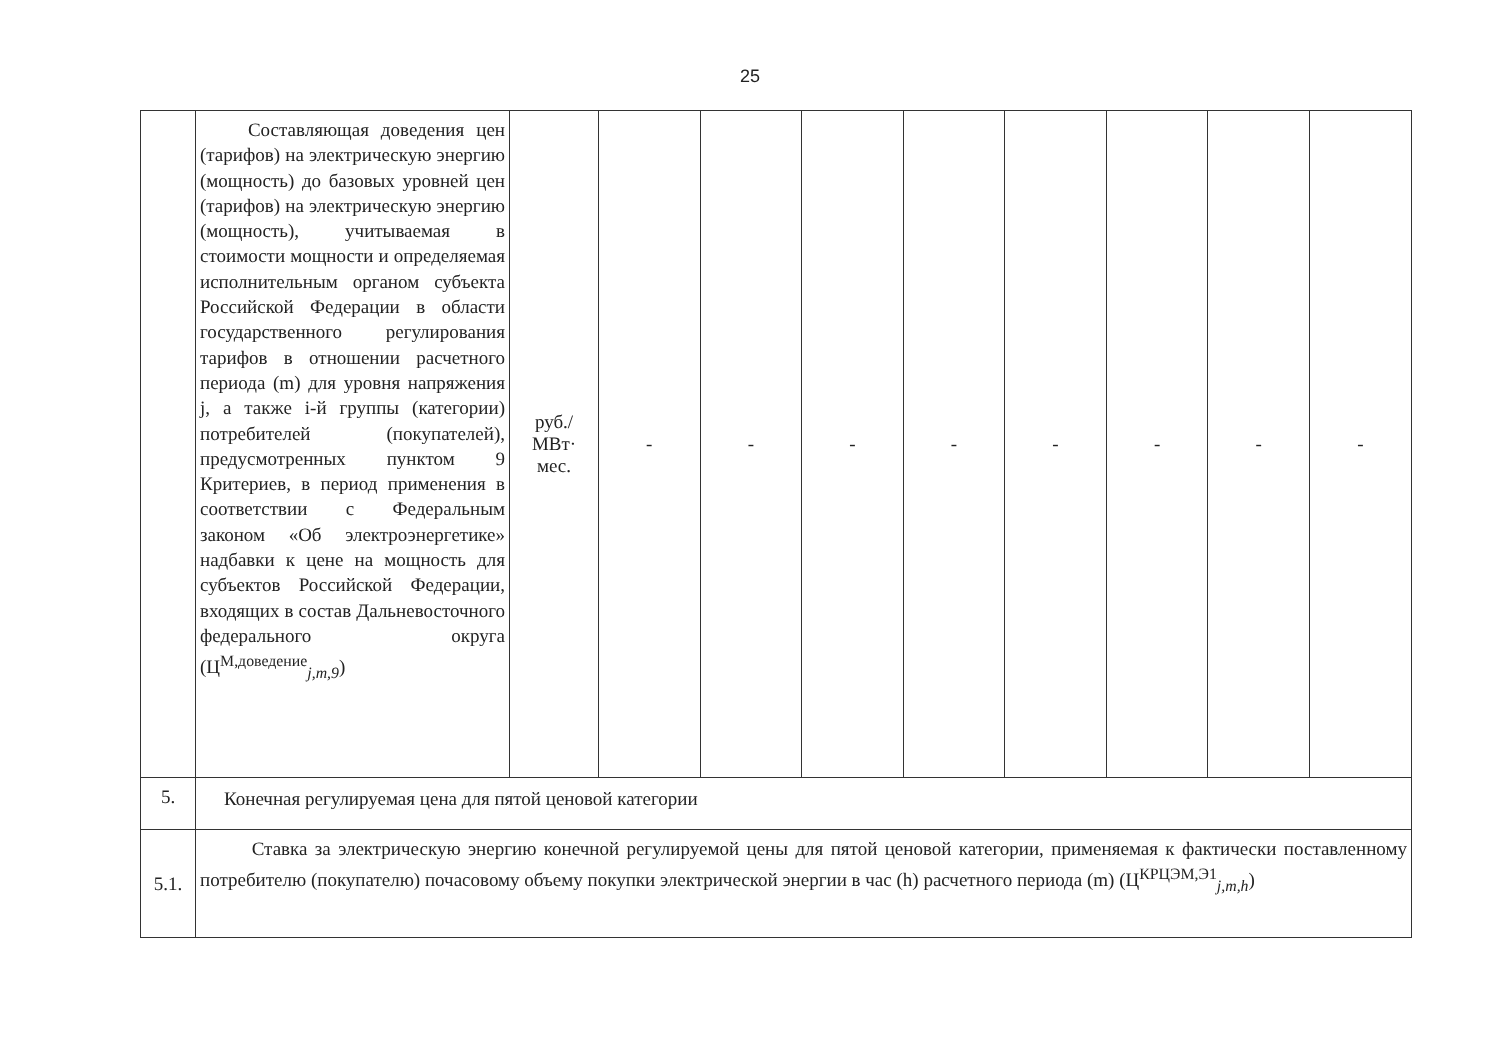25
| | Составляющая доведения цен (тарифов) на электрическую энергию (мощность) до базовых уровней цен (тарифов) на электрическую энергию (мощность), учитываемая в стоимости мощности и определяемая исполнительным органом субъекта Российской Федерации в области государственного регулирования тарифов в отношении расчетного периода (m) для уровня напряжения j, а также i-й группы (категории) потребителей (покупателей), предусмотренных пунктом 9 Критериев, в период применения в соответствии с Федеральным законом «Об электроэнергетике» надбавки к цене на мощность для субъектов Российской Федерации, входящих в состав Дальневосточного федерального округа (Ц<sup>М,доведение</sup><sub>j,m,9</sub>) | руб./ МВт· мес. | - | - | - | - | - | - | - | - |
| 5. | Конечная регулируемая цена для пятой ценовой категории | | | | | | | | | |
| 5.1. | Ставка за электрическую энергию конечной регулируемой цены для пятой ценовой категории, применяемая к фактически поставленному потребителю (покупателю) почасовому объему покупки электрической энергии в час (h) расчетного периода (m) (Ц<sup>КРЦЭМ,Э1</sup><sub>j,m,h</sub>) | | | | | | | | | |